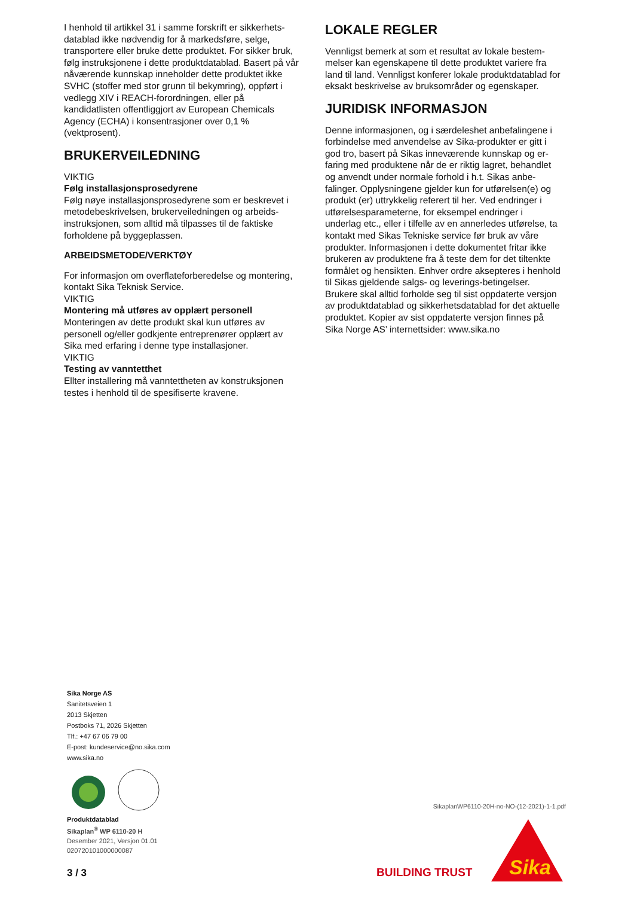I henhold til artikkel 31 i samme forskrift er sikkerhets­datablad ikke nødvendig for å markedsføre, selge, transportere eller bruke dette produktet. For sikker bruk, følg instruksjonene i dette produktdatablad. Basert på vår nåværende kunnskap inneholder dette produktet ikke SVHC (stoffer med stor grunn til bekymring), oppført i vedlegg XIV i REACH-forordnin­gen, eller på kandidatlisten offentliggjort av European Chemicals Agency (ECHA) i konsentrasjoner over 0,1 % (vektprosent).
BRUKERVEILEDNING
VIKTIG
Følg installasjonsprosedyrene
Følg nøye installasjonsprosedyrene som er beskrevet i metodebeskrivelsen, brukerveiledningen og arbeids­instruksjonen, som alltid må tilpasses til de faktiske forholdene på byggeplassen.
ARBEIDSMETODE/VERKTØY
For informasjon om overflateforberedelse og mont­ering, kontakt Sika Teknisk Service.
VIKTIG
Montering må utføres av opplært personell
Monteringen av dette produkt skal kun utføres av personell og/eller godkjente entreprenører opplært av Sika med erfaring i denne type installasjoner.
VIKTIG
Testing av vanntetthet
Ellter installering må vanntettheten av konstruksjonen testes i henhold til de spesifiserte kravene.
LOKALE REGLER
Vennligst bemerk at som et resultat av lokale bestem­melser kan egenskapene til dette produktet variere fra land til land. Vennligst konferer lokale produktdata­blad for eksakt beskrivelse av bruksområder og egen­skaper.
JURIDISK INFORMASJON
Denne informasjonen, og i særdeleshet anbefalingene i forbindelse med anvendelse av Sika-produkter er gitt i god tro, basert på Sikas inneværende kunnskap og er­faring med produktene når de er riktig lagret, behand­let og anvendt under normale forhold i h.t. Sikas anbe­falinger. Opplysningene gjelder kun for utførelsen(e) og produkt (er) uttrykkelig referert til her. Ved endrin­ger i utførelsesparameterne, for eksempel endringer i underlag etc., eller i tilfelle av en annerledes utførelse, ta kontakt med Sikas Tekniske service før bruk av våre produkter. Informasjonen i dette dokumentet fritar ikke brukeren av produktene fra å teste dem for det tiltenkte formålet og hensikten. Enhver ordre aksepte­res i henhold til Sikas gjeldende salgs- og leverings-be­tingelser. Brukere skal alltid forholde seg til sist oppda­terte versjon av produktdatablad og sikkerhetsdata­blad for det aktuelle produktet. Kopier av sist oppda­terte versjon finnes på Sika Norge AS’ internettsider: www.sika.no
Sika Norge AS
Sanitetsveien 1
2013 Skjetten
Postboks 71, 2026 Skjetten
Tlf.: +47 67 06 79 00
E-post: kundeservice@no.sika.com
www.sika.no
Produktdatablad
Sikaplan<sup>®</sup> WP 6110-20 H
Desember 2021, Versjon 01.01
020720101000000087
3 / 3
SikaplanWP6110-20H-no-NO-(12-2021)-1-1.pdf
BUILDING TRUST
Sika